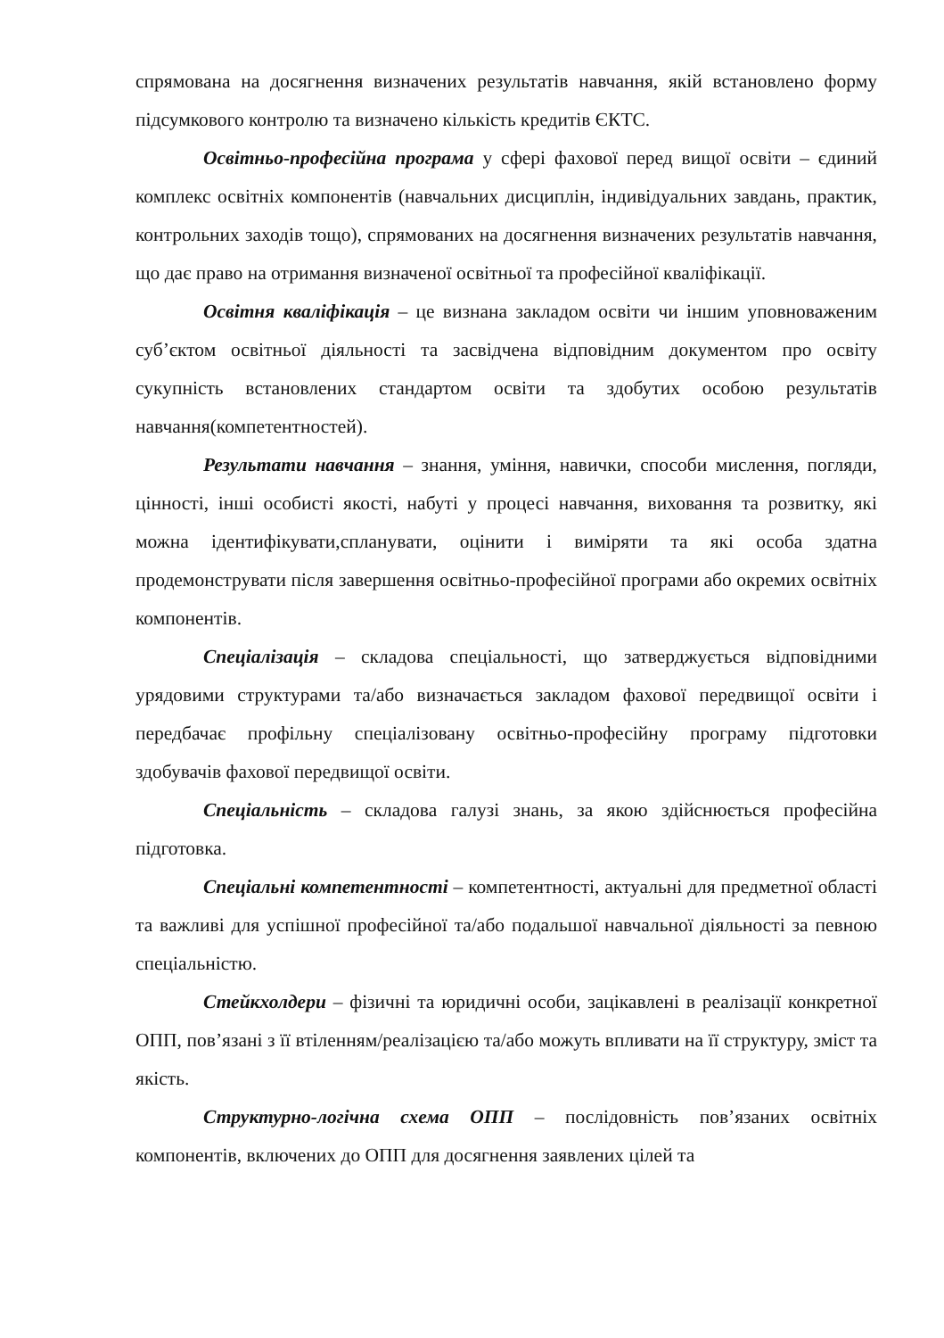спрямована на досягнення визначених результатів навчання, якій встановлено форму підсумкового контролю та визначено кількість кредитів ЄКТС.
Освітньо-професійна програма у сфері фахової перед вищої освіти – єдиний комплекс освітніх компонентів (навчальних дисциплін, індивідуальних завдань, практик, контрольних заходів тощо), спрямованих на досягнення визначених результатів навчання, що дає право на отримання визначеної освітньої та професійної кваліфікації.
Освітня кваліфікація – це визнана закладом освіти чи іншим уповноваженим суб’єктом освітньої діяльності та засвідчена відповідним документом про освіту сукупність встановлених стандартом освіти та здобутих особою результатів навчання(компетентностей).
Результати навчання – знання, уміння, навички, способи мислення, погляди, цінності, інші особисті якості, набуті у процесі навчання, виховання та розвитку, які можна ідентифікувати,спланувати, оцінити і виміряти та які особа здатна продемонструвати після завершення освітньо-професійної програми або окремих освітніх компонентів.
Спеціалізація – складова спеціальності, що затверджується відповідними урядовими структурами та/або визначається закладом фахової передвищої освіти і передбачає профільну спеціалізовану освітньо-професійну програму підготовки здобувачів фахової передвищої освіти.
Спеціальність – складова галузі знань, за якою здійснюється професійна підготовка.
Спеціальні компетентності – компетентності, актуальні для предметної області та важливі для успішної професійної та/або подальшої навчальної діяльності за певною спеціальністю.
Стейкхолдери – фізичні та юридичні особи, зацікавлені в реалізації конкретної ОПП, пов’язані з її втіленням/реалізацією та/або можуть впливати на її структуру, зміст та якість.
Структурно-логічна схема ОПП – послідовність пов’язаних освітніх компонентів, включених до ОПП для досягнення заявлених цілей та